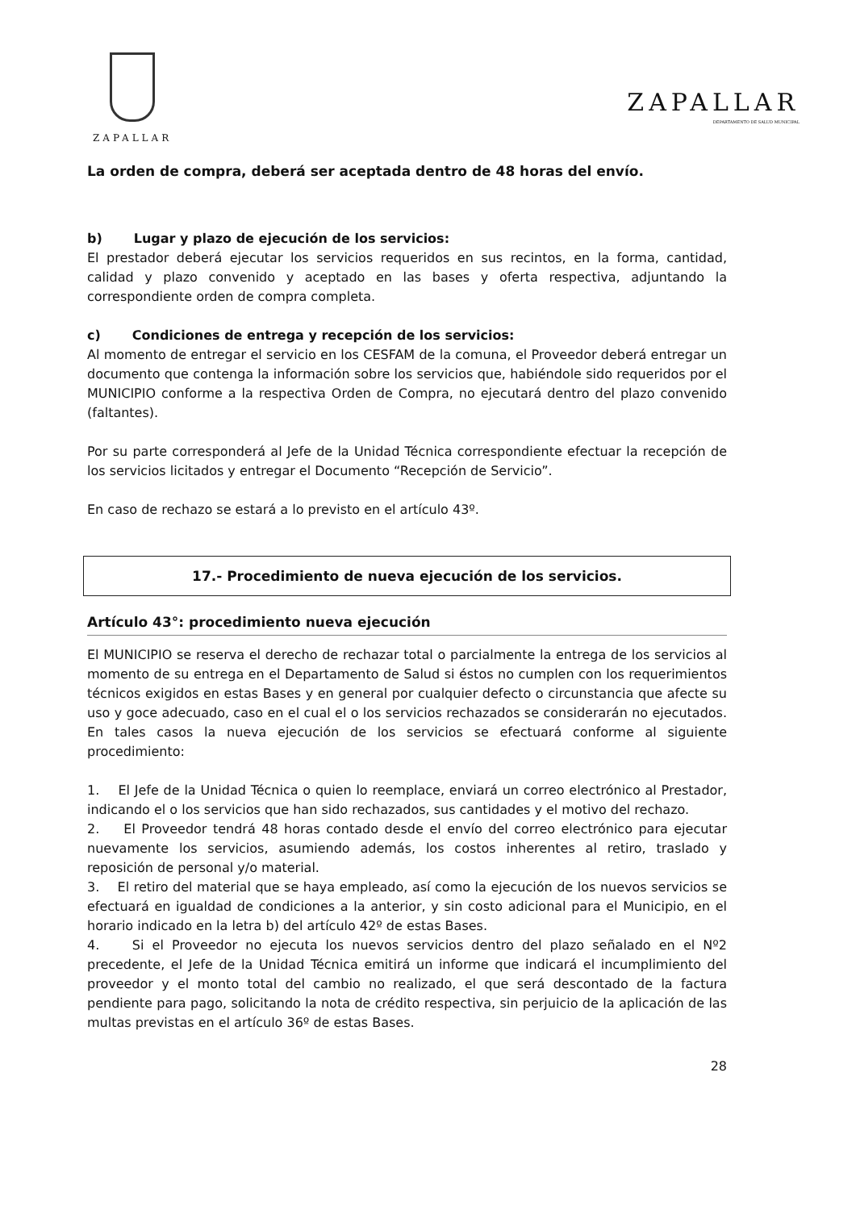ZAPALLAR
ZAPALLAR
DEPARTAMENTO DE SALUD MUNICIPAL
La orden de compra, deberá ser aceptada dentro de 48 horas del envío.
b) Lugar y plazo de ejecución de los servicios:
El prestador deberá ejecutar los servicios requeridos en sus recintos, en la forma, cantidad, calidad y plazo convenido y aceptado en las bases y oferta respectiva, adjuntando la correspondiente orden de compra completa.
c) Condiciones de entrega y recepción de los servicios:
Al momento de entregar el servicio en los CESFAM de la comuna, el Proveedor deberá entregar un documento que contenga la información sobre los servicios que, habiéndole sido requeridos por el MUNICIPIO conforme a la respectiva Orden de Compra, no ejecutará dentro del plazo convenido (faltantes).
Por su parte corresponderá al Jefe de la Unidad Técnica correspondiente efectuar la recepción de los servicios licitados y entregar el Documento “Recepción de Servicio”.
En caso de rechazo se estará a lo previsto en el artículo 43º.
17.- Procedimiento de nueva ejecución de los servicios.
Artículo 43°: procedimiento nueva ejecución
El MUNICIPIO se reserva el derecho de rechazar total o parcialmente la entrega de los servicios al momento de su entrega en el Departamento de Salud si éstos no cumplen con los requerimientos técnicos exigidos en estas Bases y en general por cualquier defecto o circunstancia que afecte su uso y goce adecuado, caso en el cual el o los servicios rechazados se considerarán no ejecutados. En tales casos la nueva ejecución de los servicios se efectuará conforme al siguiente procedimiento:
1. El Jefe de la Unidad Técnica o quien lo reemplace, enviará un correo electrónico al Prestador, indicando el o los servicios que han sido rechazados, sus cantidades y el motivo del rechazo.
2. El Proveedor tendrá 48 horas contado desde el envío del correo electrónico para ejecutar nuevamente los servicios, asumiendo además, los costos inherentes al retiro, traslado y reposición de personal y/o material.
3. El retiro del material que se haya empleado, así como la ejecución de los nuevos servicios se efectuará en igualdad de condiciones a la anterior, y sin costo adicional para el Municipio, en el horario indicado en la letra b) del artículo 42º de estas Bases.
4. Si el Proveedor no ejecuta los nuevos servicios dentro del plazo señalado en el Nº2 precedente, el Jefe de la Unidad Técnica emitirá un informe que indicará el incumplimiento del proveedor y el monto total del cambio no realizado, el que será descontado de la factura pendiente para pago, solicitando la nota de crédito respectiva, sin perjuicio de la aplicación de las multas previstas en el artículo 36º de estas Bases.
28